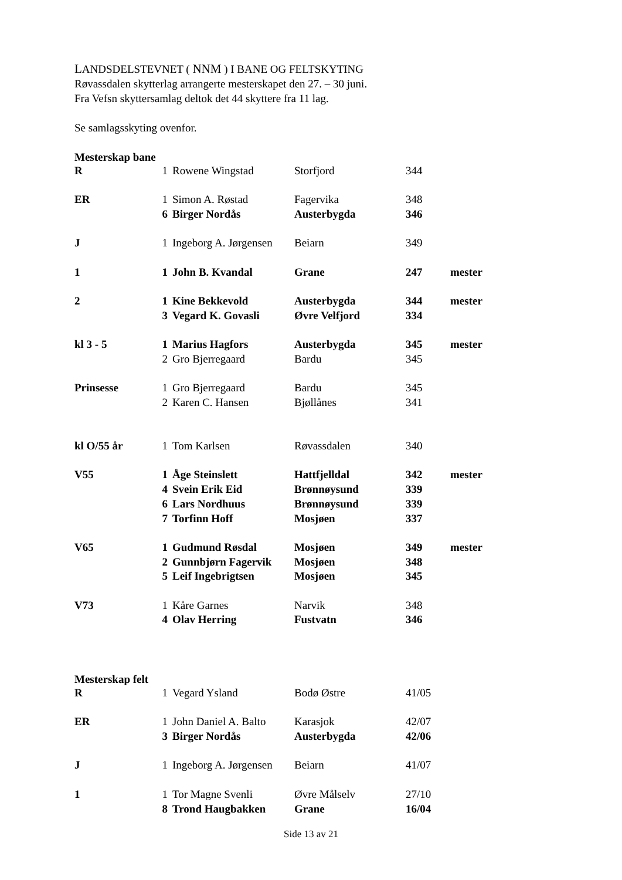LANDSDELSTEVNET ( NNM ) I BANE OG FELTSKYTING
Røvassdalen skytterlag arrangerte mesterskapet den 27. – 30 juni.
Fra Vefsn skyttersamlag deltok det 44 skyttere fra 11 lag.
Se samlagsskyting ovenfor.
Mesterskap bane
| R | 1 | Rowene Wingstad | Storfjord | 344 | |
| ER | 1 | Simon A. Røstad | Fagervika | 348 | |
| | 6 | Birger Nordås | Austerbygda | 346 | |
| J | 1 | Ingeborg A. Jørgensen | Beiarn | 349 | |
| 1 | 1 | John B. Kvandal | Grane | 247 | mester |
| 2 | 1 | Kine Bekkevold | Austerbygda | 344 | mester |
| | 3 | Vegard K. Govasli | Øvre Velfjord | 334 | |
| kl 3 - 5 | 1 | Marius Hagfors | Austerbygda | 345 | mester |
| | 2 | Gro Bjerregaard | Bardu | 345 | |
| Prinsesse | 1 | Gro Bjerregaard | Bardu | 345 | |
| | 2 | Karen C. Hansen | Bjøllånes | 341 | |
| kl O/55 år | 1 | Tom Karlsen | Røvassdalen | 340 | |
| V55 | 1 | Åge Steinslett | Hattfjelldal | 342 | mester |
| | 4 | Svein Erik Eid | Brønnøysund | 339 | |
| | 6 | Lars Nordhuus | Brønnøysund | 339 | |
| | 7 | Torfinn Hoff | Mosjøen | 337 | |
| V65 | 1 | Gudmund Røsdal | Mosjøen | 349 | mester |
| | 2 | Gunnbjørn Fagervik | Mosjøen | 348 | |
| | 5 | Leif Ingebrigtsen | Mosjøen | 345 | |
| V73 | 1 | Kåre Garnes | Narvik | 348 | |
| | 4 | Olav Herring | Fustvatn | 346 | |
Mesterskap felt
| R | 1 | Vegard Ysland | Bodø Østre | 41/05 |
| ER | 1 | John Daniel A. Balto | Karasjok | 42/07 |
| | 3 | Birger Nordås | Austerbygda | 42/06 |
| J | 1 | Ingeborg A. Jørgensen | Beiarn | 41/07 |
| 1 | 1 | Tor Magne Svenli | Øvre Målselv | 27/10 |
| | 8 | Trond Haugbakken | Grane | 16/04 |
Side 13 av 21